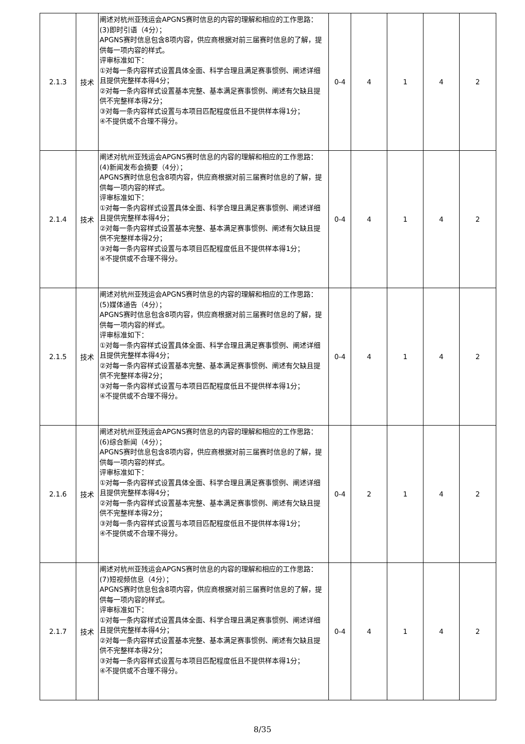| 2.1.3 | 技术 | 阐述对杭州亚残运会APGNS赛时信息的内容的理解和相应的工作思路： (3)即时引语（4分）； APGNS赛时信息包含8项内容，供应商根据对前三届赛时信息的了解，提供每一项内容的样式。 评审标准如下： ①对每一条内容样式设置具体全面、科学合理且满足赛事惯例、阐述详细且提供完整样本得4分； ②对每一条内容样式设置基本完整、基本满足赛事惯例、阐述有欠缺且提供不完整样本得2分； ③对每一条内容样式设置与本项目匹配程度低且不提供样本得1分； ④不提供或不合理不得分。 | 0-4 | 4 | 1 | 4 | 2 |
| 2.1.4 | 技术 | 阐述对杭州亚残运会APGNS赛时信息的内容的理解和相应的工作思路： (4)新闻发布会摘要（4分）； APGNS赛时信息包含8项内容，供应商根据对前三届赛时信息的了解，提供每一项内容的样式。 评审标准如下： ①对每一条内容样式设置具体全面、科学合理且满足赛事惯例、阐述详细且提供完整样本得4分； ②对每一条内容样式设置基本完整、基本满足赛事惯例、阐述有欠缺且提供不完整样本得2分； ③对每一条内容样式设置与本项目匹配程度低且不提供样本得1分； ④不提供或不合理不得分。 | 0-4 | 4 | 1 | 4 | 2 |
| 2.1.5 | 技术 | 阐述对杭州亚残运会APGNS赛时信息的内容的理解和相应的工作思路： (5)媒体通告（4分）； APGNS赛时信息包含8项内容，供应商根据对前三届赛时信息的了解，提供每一项内容的样式。 评审标准如下： ①对每一条内容样式设置具体全面、科学合理且满足赛事惯例、阐述详细且提供完整样本得4分； ②对每一条内容样式设置基本完整、基本满足赛事惯例、阐述有欠缺且提供不完整样本得2分； ③对每一条内容样式设置与本项目匹配程度低且不提供样本得1分； ④不提供或不合理不得分。 | 0-4 | 4 | 1 | 4 | 2 |
| 2.1.6 | 技术 | 阐述对杭州亚残运会APGNS赛时信息的内容的理解和相应的工作思路： (6)综合新闻（4分）； APGNS赛时信息包含8项内容，供应商根据对前三届赛时信息的了解，提供每一项内容的样式。 评审标准如下： ①对每一条内容样式设置具体全面、科学合理且满足赛事惯例、阐述详细且提供完整样本得4分； ②对每一条内容样式设置基本完整、基本满足赛事惯例、阐述有欠缺且提供不完整样本得2分； ③对每一条内容样式设置与本项目匹配程度低且不提供样本得1分； ④不提供或不合理不得分。 | 0-4 | 2 | 1 | 4 | 2 |
| 2.1.7 | 技术 | 阐述对杭州亚残运会APGNS赛时信息的内容的理解和相应的工作思路： (7)短视频信息（4分）； APGNS赛时信息包含8项内容，供应商根据对前三届赛时信息的了解，提供每一项内容的样式。 评审标准如下： ①对每一条内容样式设置具体全面、科学合理且满足赛事惯例、阐述详细且提供完整样本得4分； ②对每一条内容样式设置基本完整、基本满足赛事惯例、阐述有欠缺且提供不完整样本得2分； ③对每一条内容样式设置与本项目匹配程度低且不提供样本得1分； ④不提供或不合理不得分。 | 0-4 | 4 | 1 | 4 | 2 |
8/35